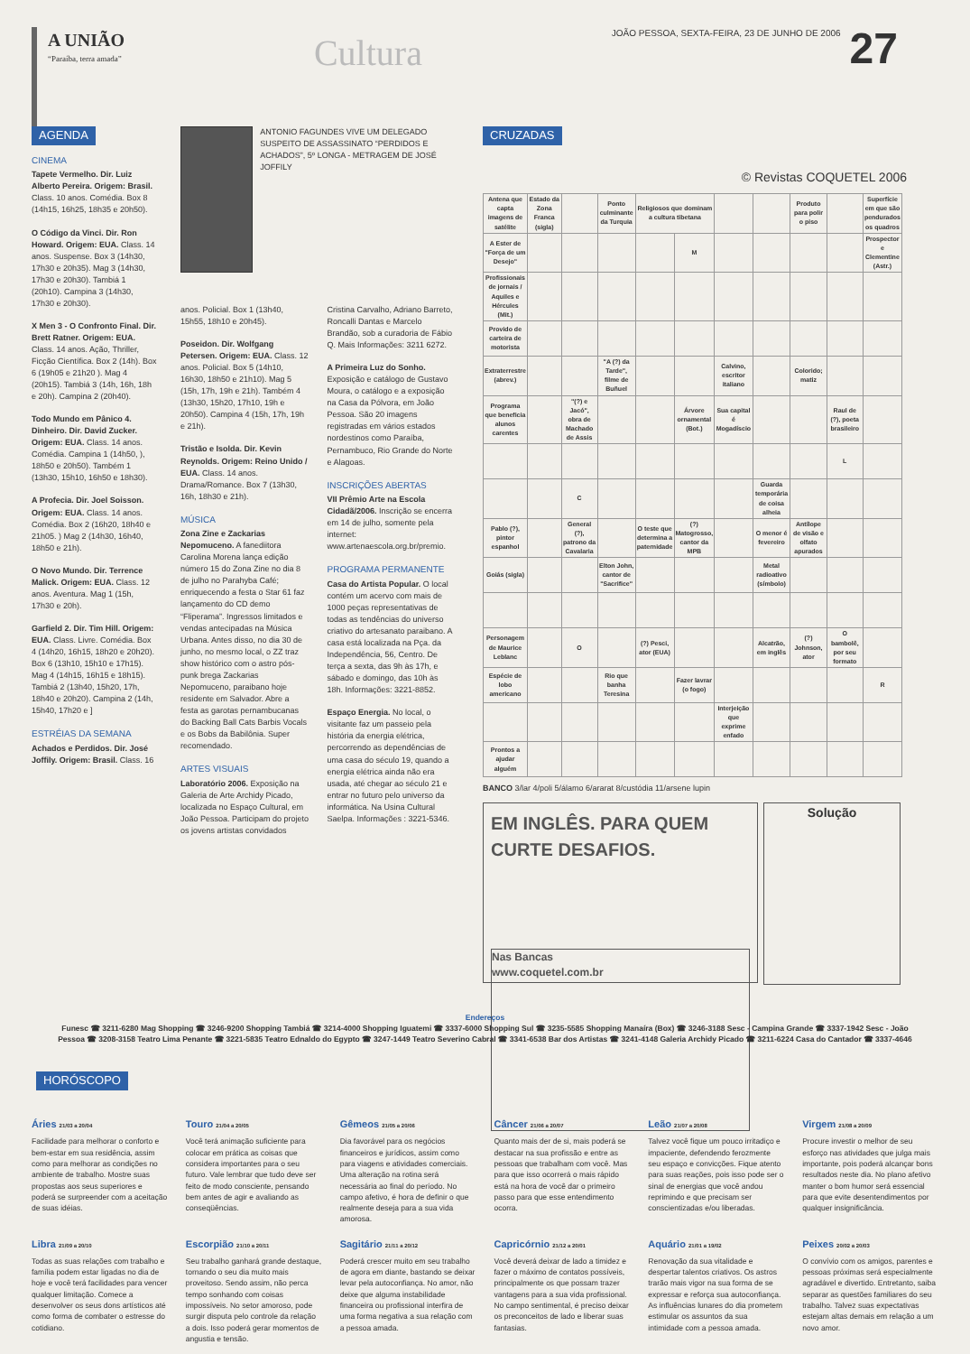A UNIÃO
“Paraíba, terra amada”
Cultura
JOÃO PESSOA, SEXTA-FEIRA, 23 DE JUNHO DE 2006 27
AGENDA
CINEMA
Tapete Vermelho. Dir. Luiz Alberto Pereira. Origem: Brasil. Class. 10 anos. Comédia. Box 8 (14h15, 16h25, 18h35 e 20h50).
O Código da Vinci. Dir. Ron Howard. Origem: EUA. Class. 14 anos. Suspense. Box 3 (14h30, 17h30 e 20h35). Mag 3 (14h30, 17h30 e 20h30). Tambiá 1 (20h10). Campina 3 (14h30, 17h30 e 20h30).
X Men 3 - O Confronto Final. Dir. Brett Ratner. Origem: EUA. Class. 14 anos. Ação, Thriller, Ficção Científica. Box 2 (14h). Box 6 (19h05 e 21h20 ). Mag 4 (20h15). Tambiá 3 (14h, 16h, 18h e 20h). Campina 2 (20h40).
Todo Mundo em Pânico 4. Dinheiro. Dir. David Zucker. Origem: EUA. Class. 14 anos. Comédia. Campina 1 (14h50, ), 18h50 e 20h50). Também 1 (13h30, 15h10, 16h50 e 18h30).
A Profecia. Dir. Joel Soisson. Origem: EUA. Class. 14 anos. Comédia. Box 2 (16h20, 18h40 e 21h05. ) Mag 2 (14h30, 16h40, 18h50 e 21h).
O Novo Mundo. Dir. Terrence Malick. Origem: EUA. Class. 12 anos. Aventura. Mag 1 (15h, 17h30 e 20h).
Garfield 2. Dir. Tim Hill. Origem: EUA. Class. Livre. Comédia. Box 4 (14h20, 16h15, 18h20 e 20h20). Box 6 (13h10, 15h10 e 17h15). Mag 4 (14h15, 16h15 e 18h15). Tambiá 2 (13h40, 15h20, 17h, 18h40 e 20h20). Campina 2 (14h, 15h40, 17h20 e ]
ESTRÉIAS DA SEMANA
Achados e Perdidos. Dir. José Joffily. Origem: Brasil. Class. 16
ANTONIO FAGUNDES VIVE UM DELEGADO SUSPEITO DE ASSASSINATO “PERDIDOS E ACHADOS”, 5º LONGA - METRAGEM DE JOSÉ JOFFILY
anos. Policial. Box 1 (13h40, 15h55, 18h10 e 20h45).
Poseidon. Dir. Wolfgang Petersen. Origem: EUA. Class. 12 anos. Policial. Box 5 (14h10, 16h30, 18h50 e 21h10). Mag 5 (15h, 17h, 19h e 21h). Também 4 (13h30, 15h20, 17h10, 19h e 20h50). Campina 4 (15h, 17h, 19h e 21h).
Tristão e Isolda. Dir. Kevin Reynolds. Origem: Reino Unido / EUA. Class. 14 anos. Drama/Romance. Box 7 (13h30, 16h, 18h30 e 21h).
MÚSICA
Zona Zine e Zackarias Nepomuceno. A fanediitora Carolina Morena lança edição número 15 do Zona Zine no dia 8 de julho no Parahyba Café; enriquecendo a festa o Star 61 faz lançamento do CD demo “Fliperama”. Ingressos limitados e vendas antecipadas na Música Urbana. Antes disso, no dia 30 de junho, no mesmo local, o ZZ traz show histórico com o astro pós-punk brega Zackarias Nepomuceno, paraibano hoje residente em Salvador. Abre a festa as garotas pernambucanas do Backing Ball Cats Barbis Vocals e os Bobs da Babilônia. Super recomendado.
ARTES VISUAIS
Laboratório 2006. Exposição na Galeria de Arte Archidy Picado, localizada no Espaço Cultural, em João Pessoa. Participam do projeto os jovens artistas convidados Cristina Carvalho, Adriano Barreto, Roncalli Dantas e Marcelo Brandão, sob a curadoria de Fábio Q. Mais Informações: 3211 6272.
A Primeira Luz do Sonho. Exposição e catálogo de Gustavo Moura, o catálogo e a exposição na Casa da Pólvora, em João Pessoa. São 20 imagens registradas em vários estados nordestinos como Paraíba, Pernambuco, Rio Grande do Norte e Alagoas.
INSCRIÇÕES ABERTAS
VII Prêmio Arte na Escola Cidadã/2006. Inscrição se encerra em 14 de julho, somente pela internet: www.artenaescola.org.br/premio.
PROGRAMA PERMANENTE
Casa do Artista Popular. O local contém um acervo com mais de 1000 peças representativas de todas as tendências do universo criativo do artesanato paraibano. A casa está localizada na Pça. da Independência, 56, Centro. De terça a sexta, das 9h às 17h, e sábado e domingo, das 10h às 18h. Informações: 3221-8852.
Espaço Energia. No local, o visitante faz um passeio pela história da energia elétrica, percorrendo as dependências de uma casa do século 19, quando a energia elétrica ainda não era usada, até chegar ao século 21 e entrar no futuro pelo universo da informática. Na Usina Cultural Saelpa. Informações : 3221-5346.
CRUZADAS
© Revistas COQUETEL 2006
| Antena que capta imagens de satélite | Estado da Zona Franca (sigla) | | Ponto culminante da Turquia | Religiosos que dominam a cultura tibetana | | | | Produto para polir o piso | | Superfície em que são pendurados os quadros |
| A Ester de "Força de um Desejo" | | | | | M | | | | | Prospector e Clementine (Astr.) |
| Profissionais de jornais / Aquiles e Hércules (Mit.) | | | | | | | | | | |
| Provido de carteira de motorista | | | | | | | | | | |
| Extraterrestre (abrev.) | | | "A (?) da Tarde", filme de Buñuel | | | Calvino, escritor italiano | | Colorido; matiz | | |
| Programa que beneficia alunos carentes | | "(?) e Jacó", obra de Machado de Assis | | | Árvore ornamental (Bot.) | Sua capital é Mogadíscio | | | Raul de (?), poeta brasileiro | |
| | | | | | | | | | L | |
| | | C | | | | | Guarda temporária de coisa alheia | | | |
| Pablo (?), pintor espanhol | | General (?), patrono da Cavalaria | | O teste que determina a paternidade | (?) Matogrosso, cantor da MPB | | O menor é fevereiro | Antílope de visão e olfato apurados | | |
| Goiás (sigla) | | | Elton John, cantor de "Sacrifice" | | | | Metal radioativo (símbolo) | | | |
| Personagem de Maurice Leblanc | | O | | (?) Pesci, ator (EUA) | | | Alcatrão, em inglês | (?) Johnson, ator | O bambolê, por seu formato | |
| Espécie de lobo americano | | | Rio que banha Teresina | | Fazer lavrar (o fogo) | | | | | R |
| | | | | | | Interjeição que exprime enfado | | | | |
| Prontos a ajudar alguém | | | | | | | | | | |
BANCO 3/lar 4/poli 5/álamo 6/ararat 8/custódia 11/arsene lupin
EM INGLÊS. PARA QUEM CURTE DESAFIOS.
Nas Bancas
www.coquetel.com.br
Solução
Endereços
Funesc ☎ 3211-6280 Mag Shopping ☎ 3246-9200 Shopping Tambiá ☎ 3214-4000 Shopping Iguatemi ☎ 3337-6000 Shopping Sul ☎ 3235-5585 Shopping Manaíra (Box) ☎ 3246-3188 Sesc - Campina Grande ☎ 3337-1942 Sesc - João Pessoa ☎ 3208-3158 Teatro Lima Penante ☎ 3221-5835 Teatro Ednaldo do Egypto ☎ 3247-1449 Teatro Severino Cabral ☎ 3341-6538 Bar dos Artistas ☎ 3241-4148 Galeria Archidy Picado ☎ 3211-6224 Casa do Cantador ☎ 3337-4646
HORÓSCOPO
Áries 21/03 a 20/04
Facilidade para melhorar o conforto e bem-estar em sua residência, assim como para melhorar as condições no ambiente de trabalho. Mostre suas propostas aos seus superiores e poderá se surpreender com a aceitação de suas idéias.
Touro 21/04 a 20/05
Você terá animação suficiente para colocar em prática as coisas que considera importantes para o seu futuro. Vale lembrar que tudo deve ser feito de modo consciente, pensando bem antes de agir e avaliando as conseqüências.
Gêmeos 21/05 a 20/06
Dia favorável para os negócios financeiros e jurídicos, assim como para viagens e atividades comerciais. Uma alteração na rotina será necessária ao final do período. No campo afetivo, é hora de definir o que realmente deseja para a sua vida amorosa.
Câncer 21/06 a 20/07
Quanto mais der de si, mais poderá se destacar na sua profissão e entre as pessoas que trabalham com você. Mas para que isso ocorrerá o mais rápido está na hora de você dar o primeiro passo para que esse entendimento ocorra.
Leão 21/07 a 20/08
Talvez você fique um pouco irritadiço e impaciente, defendendo ferozmente seu espaço e convicções. Fique atento para suas reações, pois isso pode ser o sinal de energias que você andou reprimindo e que precisam ser conscientizadas e/ou liberadas.
Virgem 21/08 a 20/09
Procure investir o melhor de seu esforço nas atividades que julga mais importante, pois poderá alcançar bons resultados neste dia. No plano afetivo manter o bom humor será essencial para que evite desentendimentos por qualquer insignificância.
Libra 21/09 a 20/10
Todas as suas relações com trabalho e família podem estar ligadas no dia de hoje e você terá facilidades para vencer qualquer limitação. Comece a desenvolver os seus dons artísticos até como forma de combater o estresse do cotidiano.
Escorpião 21/10 a 20/11
Seu trabalho ganhará grande destaque, tornando o seu dia muito mais proveitoso. Sendo assim, não perca tempo sonhando com coisas impossíveis. No setor amoroso, pode surgir disputa pelo controle da relação a dois. Isso poderá gerar momentos de angustia e tensão.
Sagitário 21/11 a 20/12
Poderá crescer muito em seu trabalho de agora em diante, bastando se deixar levar pela autoconfiança. No amor, não deixe que alguma instabilidade financeira ou profissional interfira de uma forma negativa a sua relação com a pessoa amada.
Capricórnio 21/12 a 20/01
Você deverá deixar de lado a timidez e fazer o máximo de contatos possíveis, principalmente os que possam trazer vantagens para a sua vida profissional. No campo sentimental, é preciso deixar os preconceitos de lado e liberar suas fantasias.
Aquário 21/01 a 19/02
Renovação da sua vitalidade e despertar talentos criativos. Os astros trarão mais vigor na sua forma de se expressar e reforça sua autoconfiança. As influências lunares do dia prometem estimular os assuntos da sua intimidade com a pessoa amada.
Peixes 20/02 a 20/03
O convívio com os amigos, parentes e pessoas próximas será especialmente agradável e divertido. Entretanto, saiba separar as questões familiares do seu trabalho. Talvez suas expectativas estejam altas demais em relação a um novo amor.